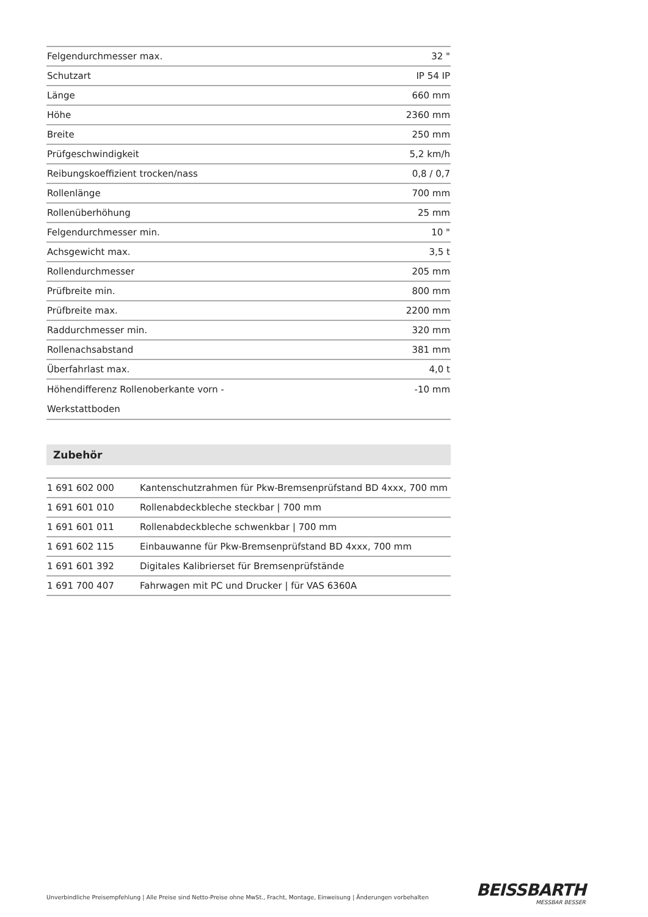| Felgendurchmesser max. | 32 " |
| Schutzart | IP 54 IP |
| Länge | 660 mm |
| Höhe | 2360 mm |
| Breite | 250 mm |
| Prüfgeschwindigkeit | 5,2 km/h |
| Reibungskoeffizient trocken/nass | 0,8 / 0,7 |
| Rollenlänge | 700 mm |
| Rollenüberhöhung | 25 mm |
| Felgendurchmesser min. | 10 " |
| Achsgewicht max. | 3,5 t |
| Rollendurchmesser | 205 mm |
| Prüfbreite min. | 800 mm |
| Prüfbreite max. | 2200 mm |
| Raddurchmesser min. | 320 mm |
| Rollenachsabstand | 381 mm |
| Überfahrlast max. | 4,0 t |
| Höhendifferenz Rollenoberkante vorn - Werkstattboden | -10 mm |
Zubehör
| 1 691 602 000 | Kantenschutzrahmen für Pkw-Bremsenprüfstand BD 4xxx, 700 mm |
| 1 691 601 010 | Rollenabdeckbleche steckbar / 700 mm |
| 1 691 601 011 | Rollenabdeckbleche schwenkbar / 700 mm |
| 1 691 602 115 | Einbauwanne für Pkw-Bremsenprüfstand BD 4xxx, 700 mm |
| 1 691 601 392 | Digitales Kalibrierset für Bremsenprüfstände |
| 1 691 700 407 | Fahrwagen mit PC und Drucker / für VAS 6360A |
Unverbindliche Preisempfehlung | Alle Preise sind Netto-Preise ohne MwSt., Fracht, Montage, Einweisung | Änderungen vorbehalten
BEISSBARTH
MESSBAR BESSER